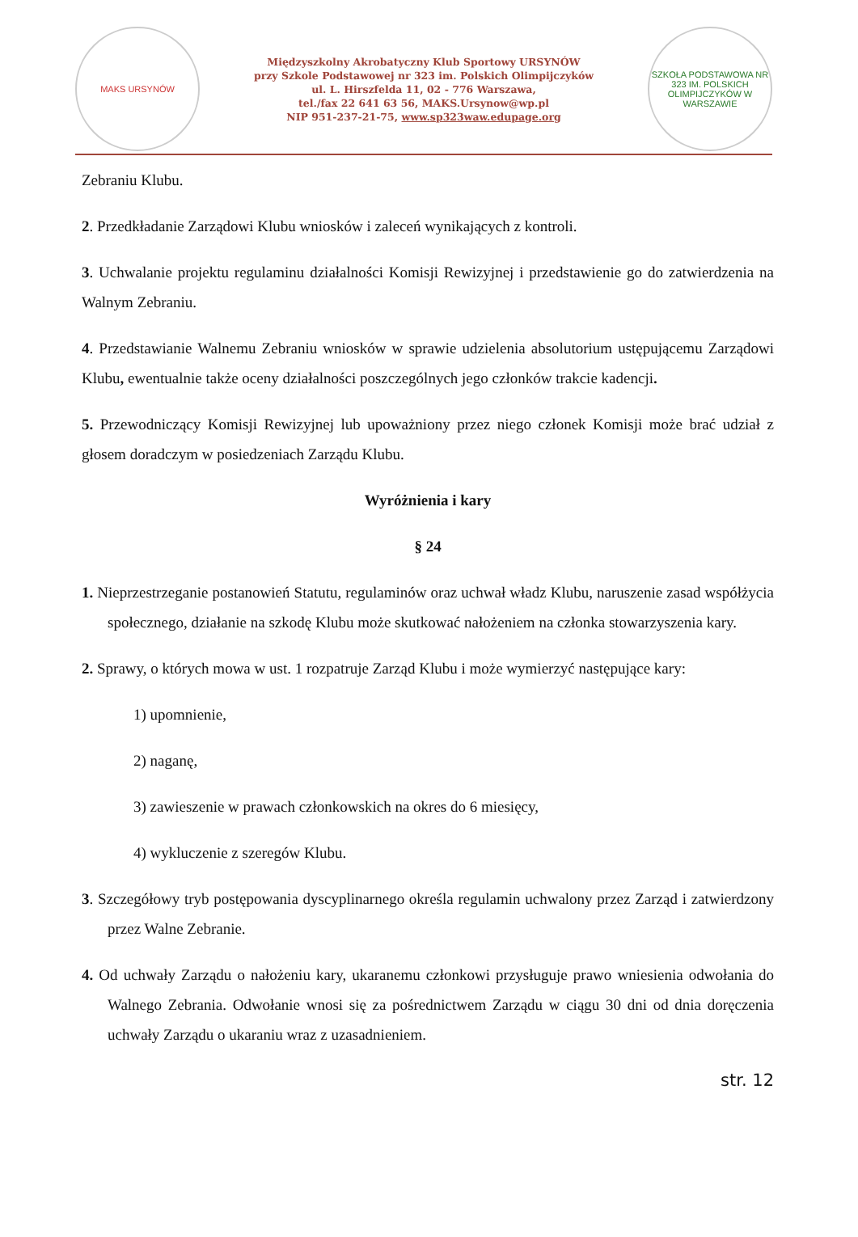MAKS URSYNÓW
Międzyszkolny Akrobatyczny Klub Sportowy URSYNÓW
przy Szkole Podstawowej nr 323 im. Polskich Olimpijczyków
ul. L. Hirszfelda 11, 02 - 776 Warszawa,
tel./fax 22 641 63 56, MAKS.Ursynow@wp.pl
NIP 951-237-21-75, www.sp323waw.edupage.org
SZKOŁA PODSTAWOWA NR 323 IM. POLSKICH OLIMPIJCZYKÓW W WARSZAWIE
Zebraniu Klubu.
2. Przedkładanie Zarządowi Klubu wniosków i zaleceń wynikających z kontroli.
3. Uchwalanie projektu regulaminu działalności Komisji Rewizyjnej i przedstawienie go do zatwierdzenia na Walnym Zebraniu.
4. Przedstawianie Walnemu Zebraniu wniosków w sprawie udzielenia absolutorium ustępującemu Zarządowi Klubu, ewentualnie także oceny działalności poszczególnych jego członków trakcie kadencji.
5. Przewodniczący Komisji Rewizyjnej lub upoważniony przez niego członek Komisji może brać udział z głosem doradczym w posiedzeniach Zarządu Klubu.
Wyróżnienia i kary
§ 24
1. Nieprzestrzeganie postanowień Statutu, regulaminów oraz uchwał władz Klubu, naruszenie zasad współżycia społecznego, działanie na szkodę Klubu może skutkować nałożeniem na członka stowarzyszenia kary.
2. Sprawy, o których mowa w ust. 1 rozpatruje Zarząd Klubu i może wymierzyć następujące kary:
1) upomnienie,
2) naganę,
3) zawieszenie w prawach członkowskich na okres do 6 miesięcy,
4) wykluczenie z szeregów Klubu.
3. Szczegółowy tryb postępowania dyscyplinarnego określa regulamin uchwalony przez Zarząd i zatwierdzony przez Walne Zebranie.
4. Od uchwały Zarządu o nałożeniu kary, ukaranemu członkowi przysługuje prawo wniesienia odwołania do Walnego Zebrania. Odwołanie wnosi się za pośrednictwem Zarządu w ciągu 30 dni od dnia doręczenia uchwały Zarządu o ukaraniu wraz z uzasadnieniem.
str. 12